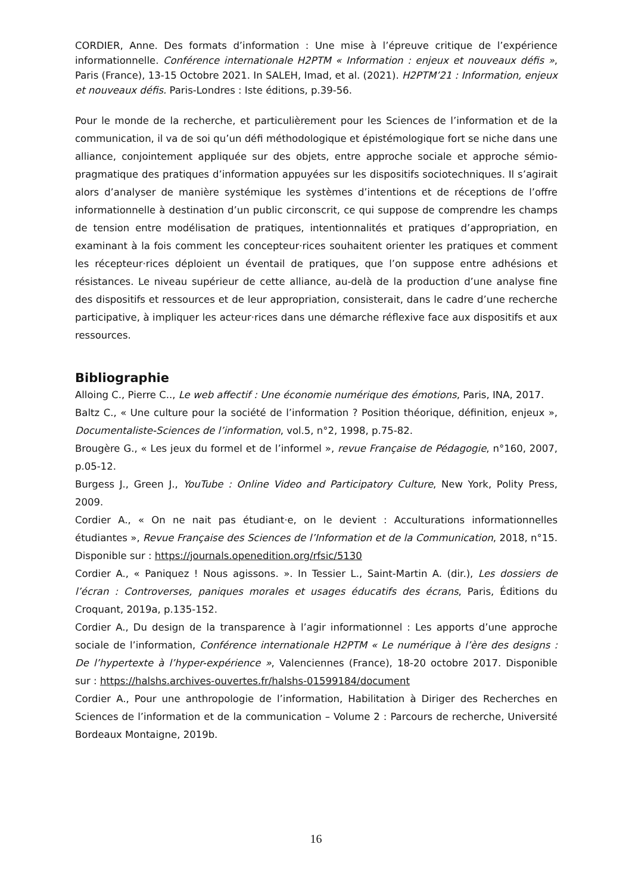CORDIER, Anne. Des formats d’information : Une mise à l’épreuve critique de l’expérience informationnelle. Conférence internationale H2PTM « Information : enjeux et nouveaux défis », Paris (France), 13-15 Octobre 2021. In SALEH, Imad, et al. (2021). H2PTM’21 : Information, enjeux et nouveaux défis. Paris-Londres : Iste éditions, p.39-56.
Pour le monde de la recherche, et particulièrement pour les Sciences de l’information et de la communication, il va de soi qu’un défi méthodologique et épistémologique fort se niche dans une alliance, conjointement appliquée sur des objets, entre approche sociale et approche sémio-pragmatique des pratiques d’information appuyées sur les dispositifs sociotechniques. Il s’agirait alors d’analyser de manière systémique les systèmes d’intentions et de réceptions de l’offre informationnelle à destination d’un public circonscrit, ce qui suppose de comprendre les champs de tension entre modélisation de pratiques, intentionnalités et pratiques d’appropriation, en examinant à la fois comment les concepteur·rices souhaitent orienter les pratiques et comment les récepteur·rices déploient un éventail de pratiques, que l’on suppose entre adhésions et résistances. Le niveau supérieur de cette alliance, au-delà de la production d’une analyse fine des dispositifs et ressources et de leur appropriation, consisterait, dans le cadre d’une recherche participative, à impliquer les acteur·rices dans une démarche réflexive face aux dispositifs et aux ressources.
Bibliographie
Alloing C., Pierre C.., Le web affectif : Une économie numérique des émotions, Paris, INA, 2017.
Baltz C., « Une culture pour la société de l’information ? Position théorique, définition, enjeux », Documentaliste-Sciences de l’information, vol.5, n°2, 1998, p.75-82.
Brougère G., « Les jeux du formel et de l’informel », revue Française de Pédagogie, n°160, 2007, p.05-12.
Burgess J., Green J., YouTube : Online Video and Participatory Culture, New York, Polity Press, 2009.
Cordier A., « On ne nait pas étudiant·e, on le devient : Acculturations informationnelles étudiantes », Revue Française des Sciences de l’Information et de la Communication, 2018, n°15. Disponible sur : https://journals.openedition.org/rfsic/5130
Cordier A., « Paniquez ! Nous agissons. ». In Tessier L., Saint-Martin A. (dir.), Les dossiers de l’écran : Controverses, paniques morales et usages éducatifs des écrans, Paris, Éditions du Croquant, 2019a, p.135-152.
Cordier A., Du design de la transparence à l’agir informationnel : Les apports d’une approche sociale de l’information, Conférence internationale H2PTM « Le numérique à l’ère des designs : De l’hypertexte à l’hyper-expérience », Valenciennes (France), 18-20 octobre 2017. Disponible sur : https://halshs.archives-ouvertes.fr/halshs-01599184/document
Cordier A., Pour une anthropologie de l’information, Habilitation à Diriger des Recherches en Sciences de l’information et de la communication – Volume 2 : Parcours de recherche, Université Bordeaux Montaigne, 2019b.
16